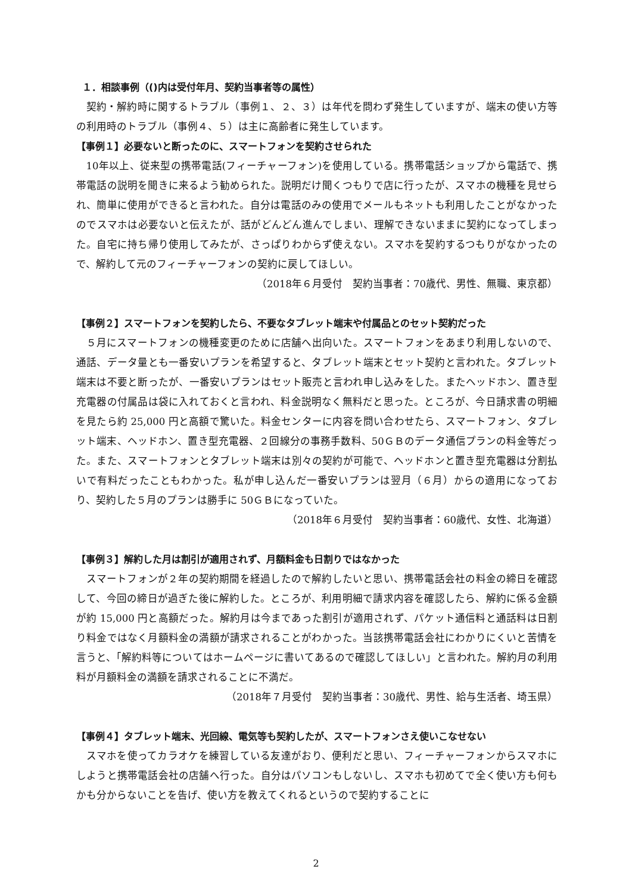１．相談事例（()内は受付年月、契約当事者等の属性）
契約・解約時に関するトラブル（事例１、２、３）は年代を問わず発生していますが、端末の使い方等の利用時のトラブル（事例４、５）は主に高齢者に発生しています。
【事例１】必要ないと断ったのに、スマートフォンを契約させられた
10年以上、従来型の携帯電話(フィーチャーフォン)を使用している。携帯電話ショップから電話で、携帯電話の説明を聞きに来るよう勧められた。説明だけ聞くつもりで店に行ったが、スマホの機種を見せられ、簡単に使用ができると言われた。自分は電話のみの使用でメールもネットも利用したことがなかったのでスマホは必要ないと伝えたが、話がどんどん進んでしまい、理解できないままに契約になってしまった。自宅に持ち帰り使用してみたが、さっぱりわからず使えない。スマホを契約するつもりがなかったので、解約して元のフィーチャーフォンの契約に戻してほしい。
（2018年６月受付　契約当事者：70歳代、男性、無職、東京都）
【事例２】スマートフォンを契約したら、不要なタブレット端末や付属品とのセット契約だった
５月にスマートフォンの機種変更のために店舗へ出向いた。スマートフォンをあまり利用しないので、通話、データ量とも一番安いプランを希望すると、タブレット端末とセット契約と言われた。タブレット端末は不要と断ったが、一番安いプランはセット販売と言われ申し込みをした。またヘッドホン、置き型充電器の付属品は袋に入れておくと言われ、料金説明なく無料だと思った。ところが、今日請求書の明細を見たら約 25,000 円と高額で驚いた。料金センターに内容を問い合わせたら、スマートフォン、タブレット端末、ヘッドホン、置き型充電器、２回線分の事務手数料、50ＧＢのデータ通信プランの料金等だった。また、スマートフォンとタブレット端末は別々の契約が可能で、ヘッドホンと置き型充電器は分割払いで有料だったこともわかった。私が申し込んだ一番安いプランは翌月（６月）からの適用になっており、契約した５月のプランは勝手に 50ＧＢになっていた。
（2018年６月受付　契約当事者：60歳代、女性、北海道）
【事例３】解約した月は割引が適用されず、月額料金も日割りではなかった
スマートフォンが２年の契約期間を経過したので解約したいと思い、携帯電話会社の料金の締日を確認して、今回の締日が過ぎた後に解約した。ところが、利用明細で請求内容を確認したら、解約に係る金額が約 15,000 円と高額だった。解約月は今まであった割引が適用されず、パケット通信料と通話料は日割り料金ではなく月額料金の満額が請求されることがわかった。当該携帯電話会社にわかりにくいと苦情を言うと、「解約料等についてはホームページに書いてあるので確認してほしい」と言われた。解約月の利用料が月額料金の満額を請求されることに不満だ。
（2018年７月受付　契約当事者：30歳代、男性、給与生活者、埼玉県）
【事例４】タブレット端末、光回線、電気等も契約したが、スマートフォンさえ使いこなせない
スマホを使ってカラオケを練習している友達がおり、便利だと思い、フィーチャーフォンからスマホにしようと携帯電話会社の店舗へ行った。自分はパソコンもしないし、スマホも初めてで全く使い方も何もかも分からないことを告げ、使い方を教えてくれるというので契約することに
2